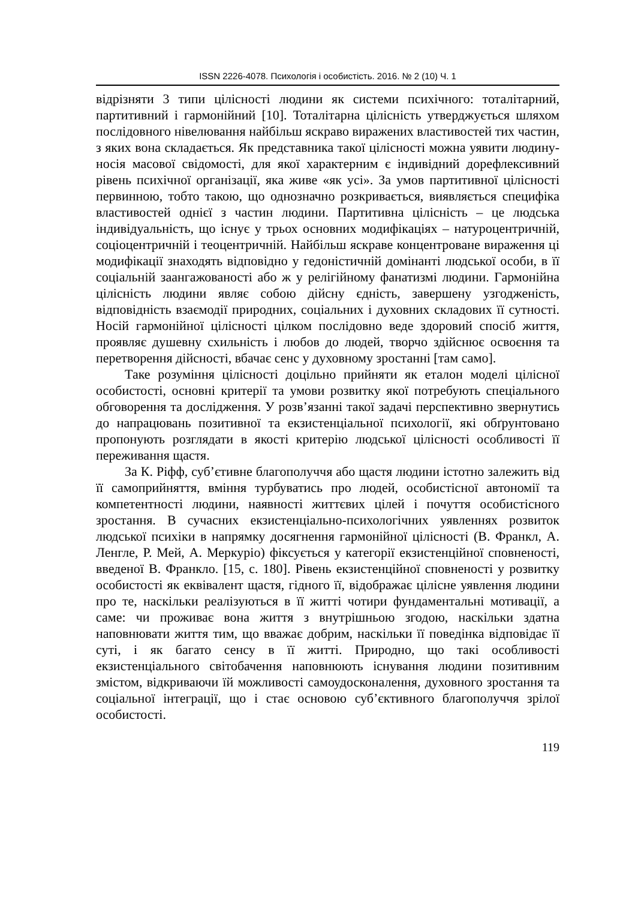ISSN 2226-4078. Психологія і особистість. 2016. № 2 (10) Ч. 1
відрізняти 3 типи цілісності людини як системи психічного: тоталітарний, партитивний і гармонійний [10]. Тоталітарна цілісність утверджується шляхом послідовного нівелювання найбільш яскраво виражених властивостей тих частин, з яких вона складається. Як представника такої цілісності можна уявити людину-носія масової свідомості, для якої характерним є індивідний дорефлексивний рівень психічної організації, яка живе «як усі». За умов партитивної цілісності первинною, тобто такою, що однозначно розкривається, виявляється специфіка властивостей однієї з частин людини. Партитивна цілісність – це людська індивідуальність, що існує у трьох основних модифікаціях – натуроцентричній, соціоцентричній і теоцентричній. Найбільш яскраве концентроване вираження ці модифікації знаходять відповідно у гедоністичній домінанті людської особи, в її соціальній заангажованості або ж у релігійному фанатизмі людини. Гармонійна цілісність людини являє собою дійсну єдність, завершену узгодженість, відповідність взаємодії природних, соціальних і духовних складових її сутності. Носій гармонійної цілісності цілком послідовно веде здоровий спосіб життя, проявляє душевну схильність і любов до людей, творчо здійснює освоєння та перетворення дійсності, вбачає сенс у духовному зростанні [там само].
Таке розуміння цілісності доцільно прийняти як еталон моделі цілісної особистості, основні критерії та умови розвитку якої потребують спеціального обговорення та дослідження. У розв’язанні такої задачі перспективно звернутись до напрацювань позитивної та екзистенціальної психології, які обґрунтовано пропонують розглядати в якості критерію людської цілісності особливості її переживання щастя.
За К. Ріфф, суб’єтивне благополуччя або щастя людини істотно залежить від її самоприйняття, вміння турбуватись про людей, особистісної автономії та компетентності людини, наявності життєвих цілей і почуття особистісного зростання. В сучасних екзистенціально-психологічних уявленнях розвиток людської психіки в напрямку досягнення гармонійної цілісності (В. Франкл, А. Ленгле, Р. Мей, А. Меркуріо) фіксується у категорії екзистенційної сповненості, введеної В. Франкло. [15, с. 180]. Рівень екзистенційної сповненості у розвитку особистості як еквівалент щастя, гідного її, відображає цілісне уявлення людини про те, наскільки реалізуються в її житті чотири фундаментальні мотивації, а саме: чи проживає вона життя з внутрішньою згодою, наскільки здатна наповнювати життя тим, що вважає добрим, наскільки її поведінка відповідає її суті, і як багато сенсу в її житті. Природно, що такі особливості екзистенціального світобачення наповнюють існування людини позитивним змістом, відкриваючи їй можливості самоудосконалення, духовного зростання та соціальної інтеграції, що і стає основою суб’єктивного благополуччя зрілої особистості.
119